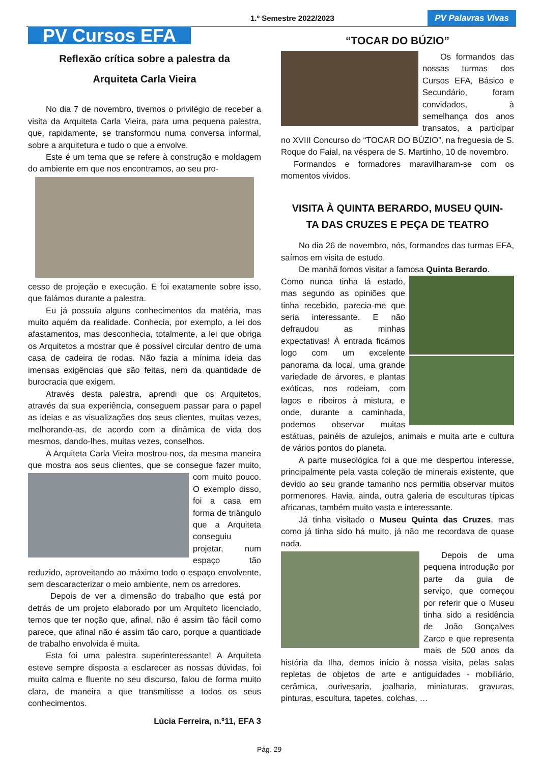1.º Semestre 2022/2023 PV Palavras Vivas
PV Cursos EFA
Reflexão crítica sobre a palestra da
Arquiteta Carla Vieira
No dia 7 de novembro, tivemos o privilégio de receber a visita da Arquiteta Carla Vieira, para uma pequena palestra, que, rapidamente, se transformou numa conversa informal, sobre a arquitetura e tudo o que a envolve.
Este é um tema que se refere à construção e moldagem do ambiente em que nos encontramos, ao seu pro-
cesso de projeção e execução. E foi exatamente sobre isso, que falámos durante a palestra.
Eu já possuía alguns conhecimentos da matéria, mas muito aquém da realidade. Conhecia, por exemplo, a lei dos afastamentos, mas desconhecia, totalmente, a lei que obriga os Arquitetos a mostrar que é possível circular dentro de uma casa de cadeira de rodas. Não fazia a mínima ideia das imensas exigências que são feitas, nem da quantidade de burocracia que exigem.
Através desta palestra, aprendi que os Arquitetos, através da sua experiência, conseguem passar para o papel as ideias e as visualizações dos seus clientes, muitas vezes, melhorando-as, de acordo com a dinâmica de vida dos mesmos, dando-lhes, muitas vezes, conselhos.
A Arquiteta Carla Vieira mostrou-nos, da mesma maneira que mostra aos seus clientes, que se consegue fazer muito, com muito pouco. O exemplo disso, foi a casa em forma de triângulo que a Arquiteta conseguiu projetar, num espaço tão reduzido, aproveitando ao máximo todo o espaço envolvente, sem descaracterizar o meio ambiente, nem os arredores.
Depois de ver a dimensão do trabalho que está por detrás de um projeto elaborado por um Arquiteto licenciado, temos que ter noção que, afinal, não é assim tão fácil como parece, que afinal não é assim tão caro, porque a quantidade de trabalho envolvida é muita.
Esta foi uma palestra superinteressante! A Arquiteta esteve sempre disposta a esclarecer as nossas dúvidas, foi muito calma e fluente no seu discurso, falou de forma muito clara, de maneira a que transmitisse a todos os seus conhecimentos.
Lúcia Ferreira, n.º11, EFA 3
“TOCAR DO BÚZIO”
Os formandos das nossas turmas dos Cursos EFA, Básico e Secundário, foram convidados, à semelhança dos anos transatos, a participar no XVIII Concurso do “TOCAR DO BÚZIO”, na freguesia de S. Roque do Faial, na véspera de S. Martinho, 10 de novembro.
Formandos e formadores maravilharam-se com os momentos vividos.
VISITA À QUINTA BERARDO, MUSEU QUIN-
TA DAS CRUZES E PEÇA DE TEATRO
No dia 26 de novembro, nós, formandos das turmas EFA, saímos em visita de estudo.
De manhã fomos visitar a famosa Quinta Berardo.
Como nunca tinha lá estado, mas segundo as opiniões que tinha recebido, parecia-me que seria interessante. E não defraudou as minhas expectativas! À entrada ficámos logo com um excelente panorama da local, uma grande variedade de árvores, e plantas exóticas, nos rodeiam, com lagos e ribeiros à mistura, e onde, durante a caminhada, podemos observar muitas estátuas, painéis de azulejos, animais e muita arte e cultura de vários pontos do planeta.
A parte museológica foi a que me despertou interesse, principalmente pela vasta coleção de minerais existente, que devido ao seu grande tamanho nos permitia observar muitos pormenores. Havia, ainda, outra galeria de esculturas típicas africanas, também muito vasta e interessante.
Já tinha visitado o Museu Quinta das Cruzes, mas como já tinha sido há muito, já não me recordava de quase nada.
Depois de uma pequena introdução por parte da guia de serviço, que começou por referir que o Museu tinha sido a residência de João Gonçalves Zarco e que representa mais de 500 anos da história da Ilha, demos início à nossa visita, pelas salas repletas de objetos de arte e antiguidades - mobiliário, cerâmica, ourivesaria, joalharia, miniaturas, gravuras, pinturas, escultura, tapetes, colchas, …
Pág. 29